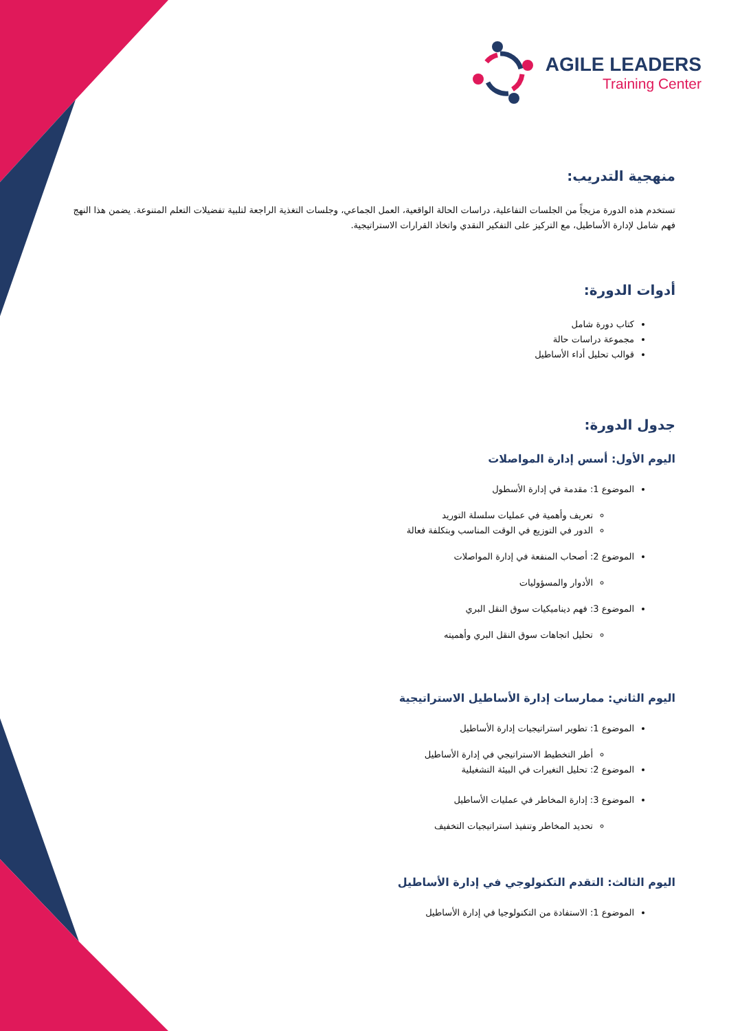AGILE LEADERS
Training Center
منهجية التدريب:
تستخدم هذه الدورة مزيجاً من الجلسات التفاعلية، دراسات الحالة الواقعية، العمل الجماعي، وجلسات التغذية الراجعة لتلبية تفضيلات التعلم المتنوعة. يضمن هذا النهج فهم شامل لإدارة الأساطيل، مع التركيز على التفكير النقدي واتخاذ القرارات الاستراتيجية.
أدوات الدورة:
كتاب دورة شامل
مجموعة دراسات حالة
قوالب تحليل أداء الأساطيل
جدول الدورة:
اليوم الأول: أسس إدارة المواصلات
الموضوع 1: مقدمة في إدارة الأسطول
تعريف وأهمية في عمليات سلسلة التوريد
الدور في التوزيع في الوقت المناسب وبتكلفة فعالة
الموضوع 2: أصحاب المنفعة في إدارة المواصلات
الأدوار والمسؤوليات
الموضوع 3: فهم ديناميكيات سوق النقل البري
تحليل اتجاهات سوق النقل البري وأهميته
اليوم الثاني: ممارسات إدارة الأساطيل الاستراتيجية
الموضوع 1: تطوير استراتيجيات إدارة الأساطيل
أطر التخطيط الاستراتيجي في إدارة الأساطيل
الموضوع 2: تحليل التغيرات في البيئة التشغيلية
الموضوع 3: إدارة المخاطر في عمليات الأساطيل
تحديد المخاطر وتنفيذ استراتيجيات التخفيف
اليوم الثالث: التقدم التكنولوجي في إدارة الأساطيل
الموضوع 1: الاستفادة من التكنولوجيا في إدارة الأساطيل